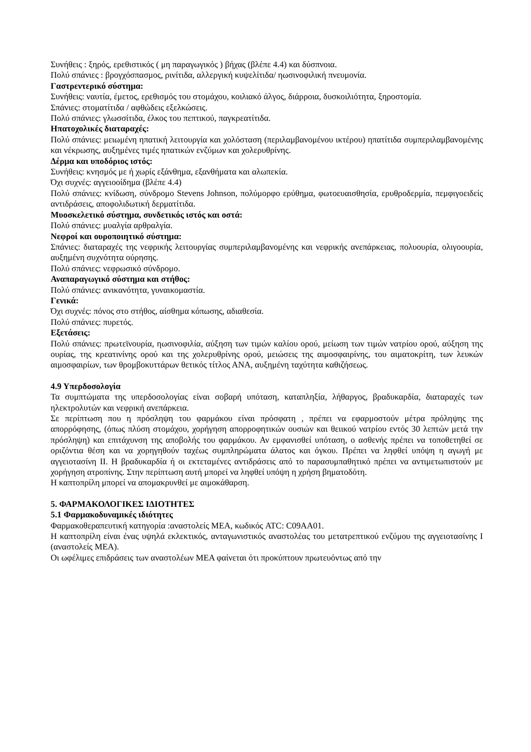Συνήθεις : ξηρός, ερεθιστικός ( μη παραγωγικός ) βήχας (βλέπε 4.4) και δύσπνοια.
Πολύ σπάνιες : βρογχόσπασμος, ρινίτιδα, αλλεργική κυψελίτιδα/ ηωσινοφιλική πνευμονία.
Γαστρεντερικό σύστημα:
Συνήθεις: ναυτία, έμετος, ερεθισμός του στομάχου, κοιλιακό άλγος, διάρροια, δυσκοιλιότητα, ξηροστομία.
Σπάνιες: στοματίτιδα / αφθώδεις εξελκώσεις.
Πολύ σπάνιες: γλωσσίτιδα, έλκος του πεπτικού, παγκρεατίτιδα.
Ηπατοχολικές διαταραχές:
Πολύ σπάνιες: μειωμένη ηπατική λειτουργία και χολόσταση (περιλαμβανομένου ικτέρου) ηπατίτιδα συμπεριλαμβανομένης και νέκρωσης, αυξημένες τιμές ηπατικών ενζύμων και χολερυθρίνης.
Δέρμα και υποδόριος ιστός:
Συνήθεις: κνησμός με ή χωρίς εξάνθημα, εξανθήματα και αλωπεκία.
Όχι συχνές: αγγειοοίδημα (βλέπε 4.4)
Πολύ σπάνιες: κνίδωση, σύνδρομο Stevens Johnson, πολύμορφο ερύθημα, φωτοευαισθησία, ερυθροδερμία, πεμφιγοειδείς αντιδράσεις, αποφολιδωτική δερματίτιδα.
Μυοσκελετικό σύστημα, συνδετικός ιστός και οστά:
Πολύ σπάνιες: μυαλγία αρθραλγία.
Νεφροί και ουροποιητικό σύστημα:
Σπάνιες: διαταραχές της νεφρικής λειτουργίας συμπεριλαμβανομένης και νεφρικής ανεπάρκειας, πολυουρία, ολιγοουρία, αυξημένη συχνότητα ούρησης.
Πολύ σπάνιες: νεφρωσικό σύνδρομο.
Αναπαραγωγικό σύστημα και στήθος:
Πολύ σπάνιες: ανικανότητα, γυναικομαστία.
Γενικά:
Όχι συχνές: πόνος στο στήθος, αίσθημα κόπωσης, αδιαθεσία.
Πολύ σπάνιες: πυρετός.
Εξετάσεις:
Πολύ σπάνιες: πρωτεϊνουρία, ηωσινοφιλία, αύξηση των τιμών καλίου ορού, μείωση των τιμών νατρίου ορού, αύξηση της ουρίας, της κρεατινίνης ορού και της χολερυθρίνης ορού, μειώσεις της αιμοσφαιρίνης, του αιματοκρίτη, των λευκών αιμοσφαιρίων, των θρομβοκυττάρων θετικός τίτλος ΑΝΑ, αυξημένη ταχύτητα καθιζήσεως.
4.9 Υπερδοσολογία
Τα συμπτώματα της υπερδοσολογίας είναι σοβαρή υπόταση, καταπληξία, λήθαργος, βραδυκαρδία, διαταραχές των ηλεκτρολυτών και νεφρική ανεπάρκεια.
Σε περίπτωση που η πρόσληψη του φαρμάκου είναι πρόσφατη , πρέπει να εφαρμοστούν μέτρα πρόληψης της απορρόφησης, (όπως πλύση στομάχου, χορήγηση απορροφητικών ουσιών και θειικού νατρίου εντός 30 λεπτών μετά την πρόσληψη) και επιτάχυνση της αποβολής του φαρμάκου. Αν εμφανισθεί υπόταση, ο ασθενής πρέπει να τοποθετηθεί σε οριζόντια θέση και να χορηγηθούν ταχέως συμπληρώματα άλατος και όγκου. Πρέπει να ληφθεί υπόψη η αγωγή με αγγειοτασίνη ΙΙ. Η βραδυκαρδία ή οι εκτεταμένες αντιδράσεις από το παρασυμπαθητικό πρέπει να αντιμετωπιστούν με χορήγηση ατροπίνης. Στην περίπτωση αυτή μπορεί να ληφθεί υπόψη η χρήση βηματοδότη.
Η καπτοπρίλη μπορεί να απομακρυνθεί με αιμοκάθαρση.
5. ΦΑΡΜΑΚΟΛΟΓΙΚΕΣ ΙΔΙΟΤΗΤΕΣ
5.1 Φαρμακοδυναμικές ιδιότητες
Φαρμακοθεραπευτική κατηγορία :αναστολείς ΜΕΑ, κωδικός ATC: C09AA01.
Η καπτοπρίλη είναι ένας υψηλά εκλεκτικός, ανταγωνιστικός αναστολέας του μετατρεπτικού ενζύμου της αγγειοτασίνης Ι (αναστολείς ΜΕΑ).
Οι ωφέλιμες επιδράσεις των αναστολέων ΜΕΑ φαίνεται ότι προκύπτουν πρωτευόντως από την